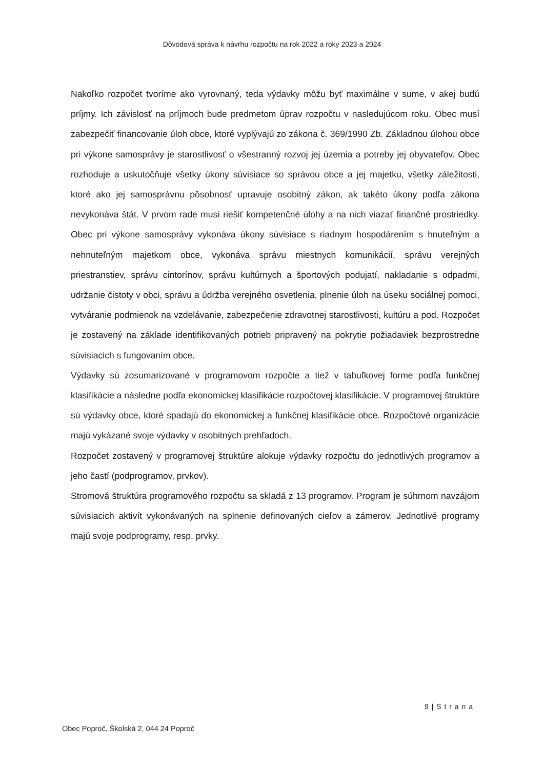Dôvodová správa k návrhu rozpočtu na rok 2022 a roky 2023 a 2024
Nakoľko rozpočet tvoríme ako vyrovnaný, teda výdavky môžu byť maximálne v sume, v akej budú príjmy. Ich závislosť na príjmoch bude predmetom úprav rozpočtu v nasledujúcom roku. Obec musí zabezpečiť financovanie úloh obce, ktoré vyplývajú zo zákona č. 369/1990 Zb. Základnou úlohou obce pri výkone samosprávy je starostlivosť o všestranný rozvoj jej územia a potreby jej obyvateľov. Obec rozhoduje a uskutočňuje všetky úkony súvisiace so správou obce a jej majetku, všetky záležitosti, ktoré ako jej samosprávnu pôsobnosť upravuje osobitný zákon, ak takéto úkony podľa zákona nevykonáva štát. V prvom rade musí riešiť kompetenčné úlohy a na nich viazať finančné prostriedky. Obec pri výkone samosprávy vykonáva úkony súvisiace s riadnym hospodárením s hnuteľným a nehnuteľným majetkom obce, vykonáva správu miestnych komunikácií, správu verejných priestranstiev, správu cintorínov, správu kultúrnych a športových podujatí, nakladanie s odpadmi, udržanie čistoty v obci, správu a údržba verejného osvetlenia, plnenie úloh na úseku sociálnej pomoci, vytváranie podmienok na vzdelávanie, zabezpečenie zdravotnej starostlivosti, kultúru a pod. Rozpočet je zostavený na základe identifikovaných potrieb pripravený na pokrytie požiadaviek bezprostredne súvisiacich s fungovaním obce.
Výdavky sú zosumarizované v programovom rozpočte a tiež v tabuľkovej forme podľa funkčnej klasifikácie a následne podľa ekonomickej klasifikácie rozpočtovej klasifikácie. V programovej štruktúre sú výdavky obce, ktoré spadajú do ekonomickej a funkčnej klasifikácie obce. Rozpočtové organizácie majú vykázané svoje výdavky v osobitných prehľadoch.
Rozpočet zostavený v programovej štruktúre alokuje výdavky rozpočtu do jednotlivých programov a jeho častí (podprogramov, prvkov).
Stromová štruktúra programového rozpočtu sa skladá z 13 programov. Program je súhrnom navzájom súvisiacich aktivít vykonávaných na splnenie definovaných cieľov a zámerov. Jednotlivé programy majú svoje podprogramy, resp. prvky.
9 | S t r a n a
Obec Poproč, Školská 2, 044 24 Poproč